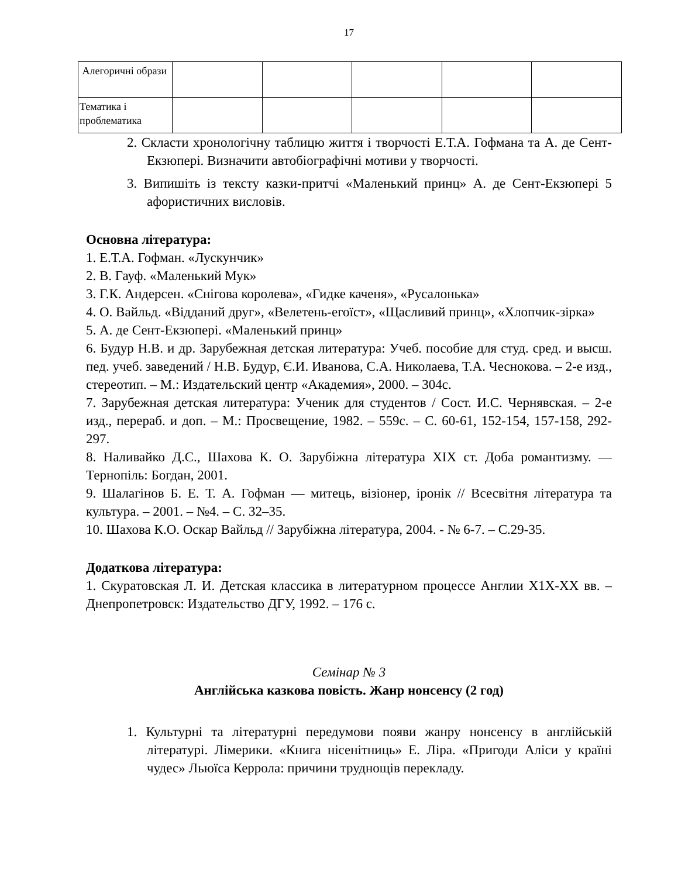17
| Алегоричні образи | | | | | |
| Тематика і проблематика | | | | | |
2. Скласти хронологічну таблицю життя і творчості Е.Т.А. Гофмана та А. де Сент-Екзюпері. Визначити автобіографічні мотиви у творчості.
3. Випишіть із тексту казки-притчі «Маленький принц» А. де Сент-Екзюпері 5 афористичних висловів.
Основна література:
1. Е.Т.А. Гофман. «Лускунчик»
2. В. Гауф. «Маленький Мук»
3. Г.К. Андерсен. «Снігова королева», «Гидке каченя», «Русалонька»
4. О. Вайльд. «Відданий друг», «Велетень-егоїст», «Щасливий принц», «Хлопчик-зірка»
5. А. де Сент-Екзюпері. «Маленький принц»
6. Будур Н.В. и др. Зарубежная детская литература: Учеб. пособие для студ. сред. и высш. пед. учеб. заведений / Н.В. Будур, Є.И. Иванова, С.А. Николаева, Т.А. Чеснокова. – 2-е изд., стереотип. – М.: Издательский центр «Академия», 2000. – 304с.
7. Зарубежная детская литература: Ученик для студентов / Сост. И.С. Чернявская. – 2-е изд., перераб. и доп. – М.: Просвещение, 1982. – 559с. – С. 60-61, 152-154, 157-158, 292-297.
8. Наливайко Д.С., Шахова К. О. Зарубіжна література XIX ст. Доба романтизму. — Тернопіль: Богдан, 2001.
9. Шалагінов Б. Е. Т. А. Гофман — митець, візіонер, іронік // Всесвітня література та культура. – 2001. – №4. – С. 32–35.
10. Шахова К.О. Оскар Вайльд // Зарубіжна література, 2004. - № 6-7. – С.29-35.
Додаткова література:
1. Скуратовская Л. И. Детская классика в литературном процессе Англии Х1Х-ХХ вв. – Днепропетровск: Издательство ДГУ, 1992. – 176 с.
Семінар № 3
Англійська казкова повість. Жанр нонсенсу (2 год)
1. Культурні та літературні передумови появи жанру нонсенсу в англійській літературі. Лімерики. «Книга нісенітниць» Е. Ліра. «Пригоди Аліси у країні чудес» Льюїса Керрола: причини труднощів перекладу.